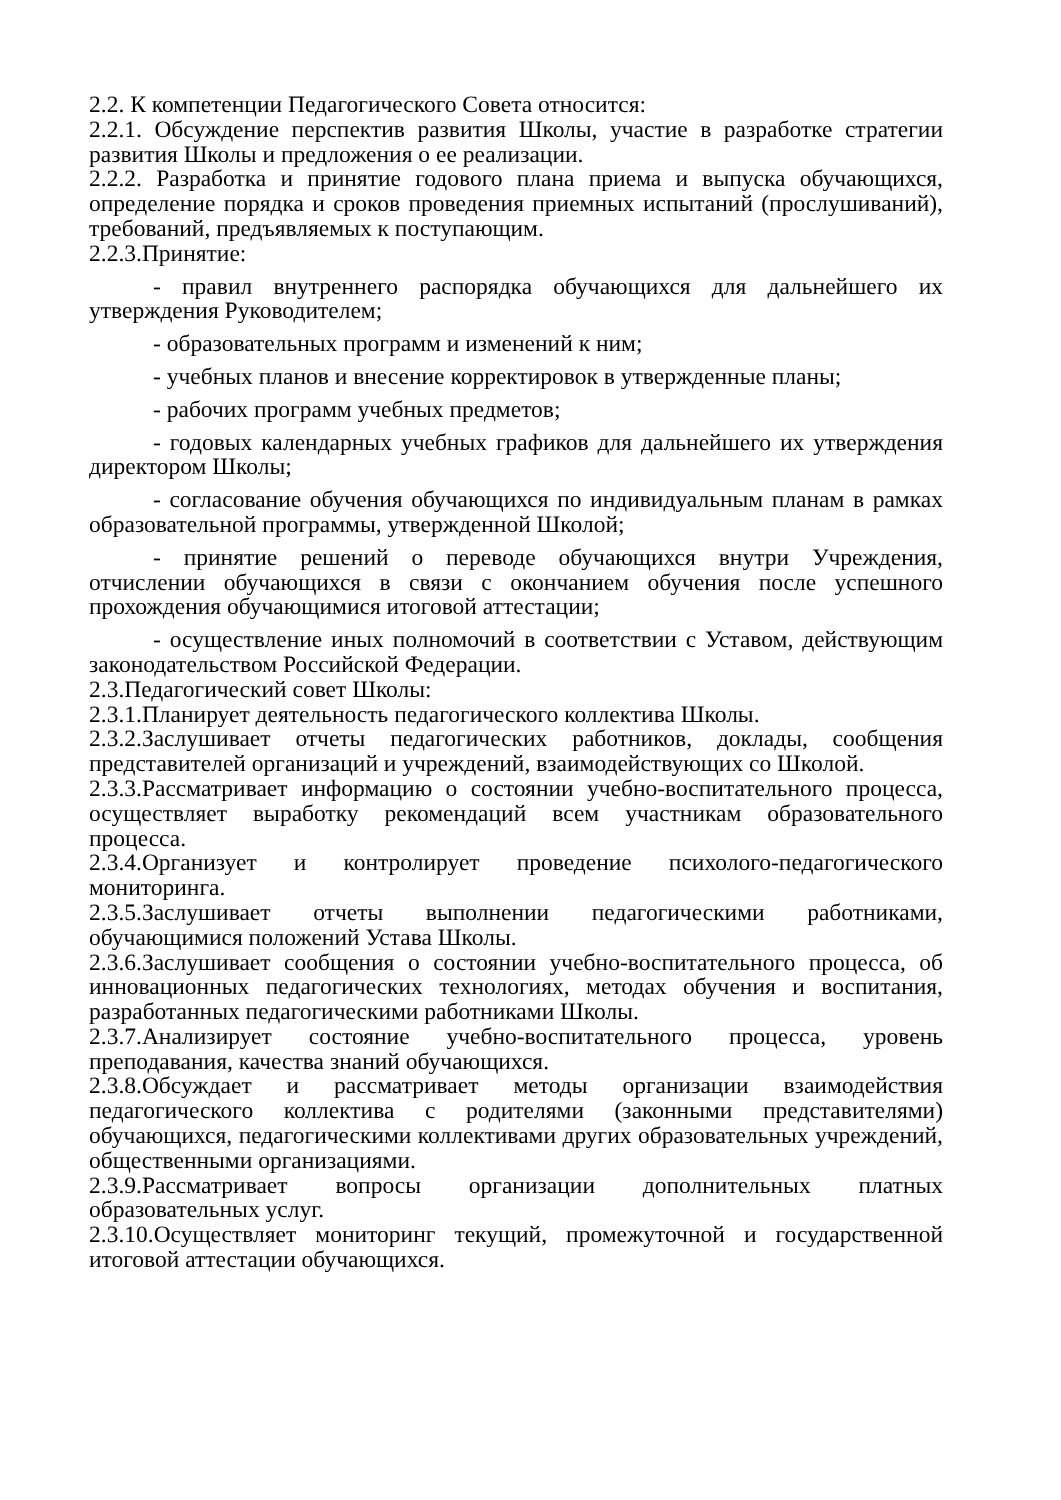2.2. К компетенции Педагогического Совета относится:
2.2.1. Обсуждение перспектив развития Школы, участие в разработке стратегии развития Школы и предложения о ее реализации.
2.2.2. Разработка и принятие годового плана приема и выпуска обучающихся, определение порядка и сроков проведения приемных испытаний (прослушиваний), требований, предъявляемых к поступающим.
2.2.3.Принятие:
- правил внутреннего распорядка обучающихся для дальнейшего их утверждения Руководителем;
- образовательных программ и изменений к ним;
- учебных планов и внесение корректировок в утвержденные планы;
- рабочих программ учебных предметов;
- годовых календарных учебных графиков для дальнейшего их утверждения директором Школы;
- согласование обучения обучающихся по индивидуальным планам в рамках образовательной программы, утвержденной Школой;
- принятие решений о переводе обучающихся внутри Учреждения, отчислении обучающихся в связи с окончанием обучения после успешного прохождения обучающимися итоговой аттестации;
- осуществление иных полномочий в соответствии с Уставом, действующим законодательством Российской Федерации.
2.3.Педагогический совет Школы:
2.3.1.Планирует деятельность педагогического коллектива Школы.
2.3.2.Заслушивает отчеты педагогических работников, доклады, сообщения представителей организаций и учреждений, взаимодействующих со Школой.
2.3.3.Рассматривает информацию о состоянии учебно-воспитательного процесса, осуществляет выработку рекомендаций всем участникам образовательного процесса.
2.3.4.Организует и контролирует проведение психолого-педагогического мониторинга.
2.3.5.Заслушивает отчеты выполнении педагогическими работниками, обучающимися положений Устава Школы.
2.3.6.Заслушивает сообщения о состоянии учебно-воспитательного процесса, об инновационных педагогических технологиях, методах обучения и воспитания, разработанных педагогическими работниками Школы.
2.3.7.Анализирует состояние учебно-воспитательного процесса, уровень преподавания, качества знаний обучающихся.
2.3.8.Обсуждает и рассматривает методы организации взаимодействия педагогического коллектива с родителями (законными представителями) обучающихся, педагогическими коллективами других образовательных учреждений, общественными организациями.
2.3.9.Рассматривает вопросы организации дополнительных платных образовательных услуг.
2.3.10.Осуществляет мониторинг текущий, промежуточной и государственной итоговой аттестации обучающихся.